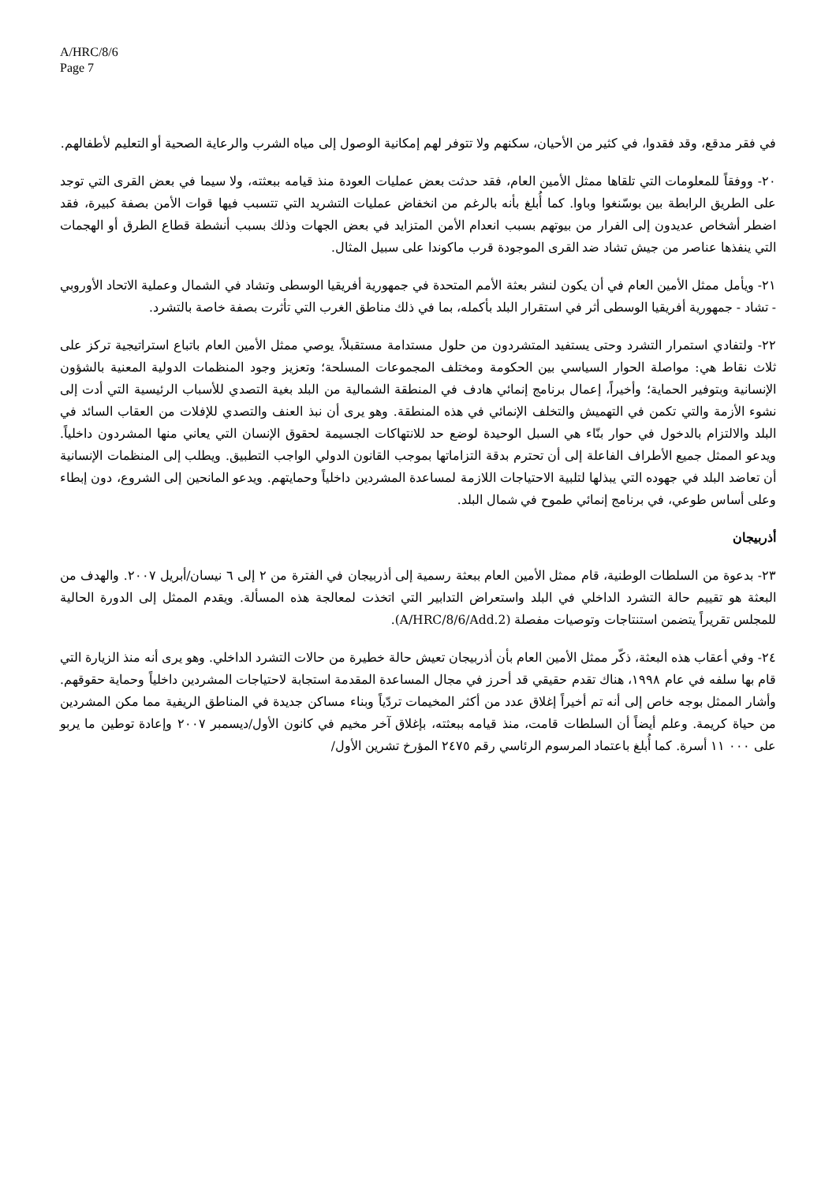A/HRC/8/6
Page 7
في فقر مدقع، وقد فقدوا، في كثير من الأحيان، سكنهم ولا تتوفر لهم إمكانية الوصول إلى مياه الشرب والرعاية الصحية أو التعليم لأطفالهم.
٢٠- ووفقاً للمعلومات التي تلقاها ممثل الأمين العام، فقد حدثت بعض عمليات العودة منذ قيامه ببعثته، ولا سيما في بعض القرى التي توجد على الطريق الرابطة بين بوسّنغوا وباوا. كما أُبلغ بأنه بالرغم من انخفاض عمليات التشريد التي تتسبب فيها قوات الأمن بصفة كبيرة، فقد اضطر أشخاص عديدون إلى الفرار من بيوتهم بسبب انعدام الأمن المتزايد في بعض الجهات وذلك بسبب أنشطة قطاع الطرق أو الهجمات التي ينفذها عناصر من جيش تشاد ضد القرى الموجودة قرب ماكوندا على سبيل المثال.
٢١- ويأمل ممثل الأمين العام في أن يكون لنشر بعثة الأمم المتحدة في جمهورية أفريقيا الوسطى وتشاد في الشمال وعملية الاتحاد الأوروبي - تشاد - جمهورية أفريقيا الوسطى أثر في استقرار البلد بأكمله، بما في ذلك مناطق الغرب التي تأثرت بصفة خاصة بالتشرد.
٢٢- ولتفادي استمرار التشرد وحتى يستفيد المتشردون من حلول مستدامة مستقبلاً، يوصي ممثل الأمين العام باتباع استراتيجية تركز على ثلاث نقاط هي: مواصلة الحوار السياسي بين الحكومة ومختلف المجموعات المسلحة؛ وتعزيز وجود المنظمات الدولية المعنية بالشؤون الإنسانية وبتوفير الحماية؛ وأخيراً، إعمال برنامج إنمائي هادف في المنطقة الشمالية من البلد بغية التصدي للأسباب الرئيسية التي أدت إلى نشوء الأزمة والتي تكمن في التهميش والتخلف الإنمائي في هذه المنطقة. وهو يرى أن نبذ العنف والتصدي للإفلات من العقاب السائد في البلد والالتزام بالدخول في حوار بنّاء هي السبل الوحيدة لوضع حد للانتهاكات الجسيمة لحقوق الإنسان التي يعاني منها المشردون داخلياً. ويدعو الممثل جميع الأطراف الفاعلة إلى أن تحترم بدقة التزاماتها بموجب القانون الدولي الواجب التطبيق. ويطلب إلى المنظمات الإنسانية أن تعاضد البلد في جهوده التي يبذلها لتلبية الاحتياجات اللازمة لمساعدة المشردين داخلياً وحمايتهم. ويدعو المانحين إلى الشروع، دون إبطاء وعلى أساس طوعي، في برنامج إنمائي طموح في شمال البلد.
أذربيجان
٢٣- بدعوة من السلطات الوطنية، قام ممثل الأمين العام ببعثة رسمية إلى أذربيجان في الفترة من ٢ إلى ٦ نيسان/أبريل ٢٠٠٧. والهدف من البعثة هو تقييم حالة التشرد الداخلي في البلد واستعراض التدابير التي اتخذت لمعالجة هذه المسألة. ويقدم الممثل إلى الدورة الحالية للمجلس تقريراً يتضمن استنتاجات وتوصيات مفصلة (A/HRC/8/6/Add.2).
٢٤- وفي أعقاب هذه البعثة، ذكّر ممثل الأمين العام بأن أذربيجان تعيش حالة خطيرة من حالات التشرد الداخلي. وهو يرى أنه منذ الزيارة التي قام بها سلفه في عام ١٩٩٨، هناك تقدم حقيقي قد أحرز في مجال المساعدة المقدمة استجابة لاحتياجات المشردين داخلياً وحماية حقوقهم. وأشار الممثل بوجه خاص إلى أنه تم أخيراً إغلاق عدد من أكثر المخيمات تردّياً وبناء مساكن جديدة في المناطق الريفية مما مكن المشردين من حياة كريمة. وعلم أيضاً أن السلطات قامت، منذ قيامه ببعثته، بإغلاق آخر مخيم في كانون الأول/ديسمبر ٢٠٠٧ وإعادة توطين ما يربو على ٠٠٠ ١١ أسرة. كما أُبلغ باعتماد المرسوم الرئاسي رقم ٢٤٧٥ المؤرخ تشرين الأول/